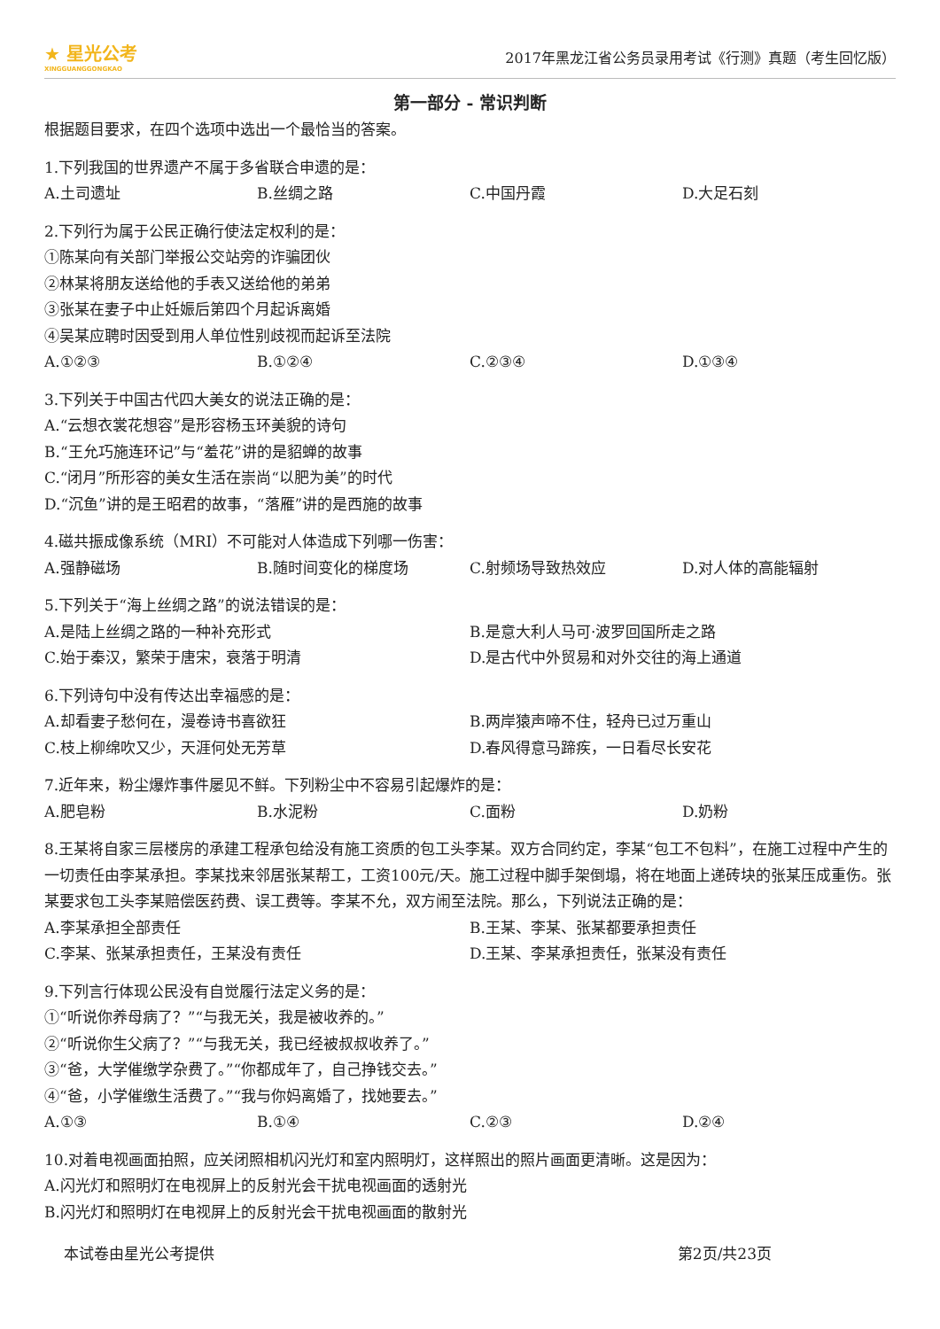★ 星光公考
XINGGUANGGONGKAO
2017年黑龙江省公务员录用考试《行测》真题（考生回忆版）
第一部分 - 常识判断
根据题目要求，在四个选项中选出一个最恰当的答案。
1.下列我国的世界遗产不属于多省联合申遗的是：
A.土司遗址 B.丝绸之路 C.中国丹霞 D.大足石刻
2.下列行为属于公民正确行使法定权利的是：
①陈某向有关部门举报公交站旁的诈骗团伙
②林某将朋友送给他的手表又送给他的弟弟
③张某在妻子中止妊娠后第四个月起诉离婚
④吴某应聘时因受到用人单位性别歧视而起诉至法院
A.①②③ B.①②④ C.②③④ D.①③④
3.下列关于中国古代四大美女的说法正确的是：
A.“云想衣裳花想容”是形容杨玉环美貌的诗句
B.“王允巧施连环记”与“羞花”讲的是貂蝉的故事
C.“闭月”所形容的美女生活在崇尚“以肥为美”的时代
D.“沉鱼”讲的是王昭君的故事，“落雁”讲的是西施的故事
4.磁共振成像系统（MRI）不可能对人体造成下列哪一伤害：
A.强静磁场 B.随时间变化的梯度场 C.射频场导致热效应 D.对人体的高能辐射
5.下列关于“海上丝绸之路”的说法错误的是：
A.是陆上丝绸之路的一种补充形式 B.是意大利人马可·波罗回国所走之路
C.始于秦汉，繁荣于唐宋，衰落于明清 D.是古代中外贸易和对外交往的海上通道
6.下列诗句中没有传达出幸福感的是：
A.却看妻子愁何在，漫卷诗书喜欲狂 B.两岸猿声啼不住，轻舟已过万重山
C.枝上柳绵吹又少，天涯何处无芳草 D.春风得意马蹄疾，一日看尽长安花
7.近年来，粉尘爆炸事件屡见不鲜。下列粉尘中不容易引起爆炸的是：
A.肥皂粉 B.水泥粉 C.面粉 D.奶粉
8.王某将自家三层楼房的承建工程承包给没有施工资质的包工头李某。双方合同约定，李某“包工不包料”，在施工过程中产生的一切责任由李某承担。李某找来邻居张某帮工，工资100元/天。施工过程中脚手架倒塌，将在地面上递砖块的张某压成重伤。张某要求包工头李某赔偿医药费、误工费等。李某不允，双方闹至法院。那么，下列说法正确的是：
A.李某承担全部责任 B.王某、李某、张某都要承担责任
C.李某、张某承担责任，王某没有责任 D.王某、李某承担责任，张某没有责任
9.下列言行体现公民没有自觉履行法定义务的是：
①“听说你养母病了？”“与我无关，我是被收养的。”
②“听说你生父病了？”“与我无关，我已经被叔叔收养了。”
③“爸，大学催缴学杂费了。”“你都成年了，自己挣钱交去。”
④“爸，小学催缴生活费了。”“我与你妈离婚了，找她要去。”
A.①③ B.①④ C.②③ D.②④
10.对着电视画面拍照，应关闭照相机闪光灯和室内照明灯，这样照出的照片画面更清晰。这是因为：
A.闪光灯和照明灯在电视屏上的反射光会干扰电视画面的透射光
B.闪光灯和照明灯在电视屏上的反射光会干扰电视画面的散射光
本试卷由星光公考提供 第2页/共23页